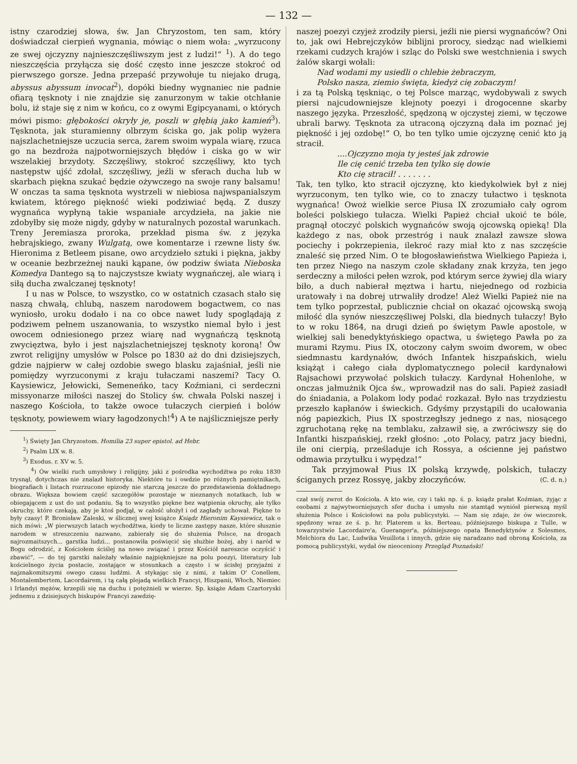— 132 —
istny czarodziej słowa, św. Jan Chryzostom, ten sam, który doświadczał cierpień wygnania, mówiąc o niem woła: „wyrzucony ze swej ojczyzny najnieszczęśliwszym jest z ludzi!“ <sup>1</sup>). A do tego nieszczęścia przyłącza się dość często inne jeszcze stokroć od pierwszego gorsze. Jedna przepaść przywołuje tu niejako drugą, abyssus abyssum invocat<sup>2</sup>), dopóki biedny wygnaniec nie padnie ofiarą tęsknoty i nie znajdzie się zanurzonym w takie otchłanie bolu, iż staje się z nim w końcu, co z owymi Egipcyanami, o których mówi pismo: głębokości okryły je, poszli w głębią jako kamień<sup>3</sup>). Tęsknota, jak sturamienny olbrzym ściska go, jak polip wyżera najszlachetniejsze uczucia serca, żarem swoim wypala wiarę, rzuca go na bezdroża najpotworniejszych błędów i ciska go w wir wszelakiej brzydoty. Szczęśliwy, stokroć szczęśliwy, kto tych następstw ujść zdołał, szczęśliwy, jeźli w sferach ducha lub w skarbach piękna szukać będzie ożywczego na swoje rany balsamu! W onczas ta sama tęsknota wystrzeli w niebiosa najwspanialszym kwiatem, którego piękność wieki podziwiać będą. Z duszy wygnańca wypłyną takie wspaniałe arcydzieła, na jakie nie zdobyłby się może nigdy, gdyby w naturalnych pozostał warunkach. Treny Jeremiasza proroka, przekład pisma św. z języka hebrajskiego, zwany Wulgatą, owe komentarze i rzewne listy św. Hieronima z Betleem pisane, owo arcydzieło sztuki i piękna, jakby w oceanie bezbrzeżnej nauki kąpane, ów podziw świata Nieboska Komedya Dantego są to najczystsze kwiaty wygnańczej, ale wiarą i siłą ducha zwalczanej tęsknoty!
I u nas w Polsce, to wszystko, co w ostatnich czasach stało się naszą chwałą, chlubą, naszem narodowem bogactwem, co nas wyniosło, uroku dodało i na co obce nawet ludy spoglądają z podziwem pełnem uszanowania, to wszystko niemal było i jest owocem odniesionego przez wiarę nad wygnańczą tęsknotą zwycięztwa, było i jest najszlachetniejszej tęsknoty koroną! Ów zwrot religijny umysłów w Polsce po 1830 aż do dni dzisiejszych, gdzie najpierw w całej ozdobie swego blasku zajaśniał, jeśli nie pomiędzy wyrzuconymi z kraju tułaczami naszemi? Tacy O. Kaysiewicz, Jełowicki, Semeneńko, tacy Koźmiani, ci serdeczni missyonarze miłości naszej do Stolicy św. chwała Polski naszej i naszego Kościoła, to także owoce tułaczych cierpień i bolów tęsknoty, powiewem wiary łagodzonych!<sup>4</sup>) A te najśliczniejsze perły
<sup>1</sup>) Święty Jan Chryzostom. Homilia 23 super epistol. ad Hebr.
<sup>2</sup>) Psalm LIX w. 8.
<sup>3</sup>) Exodus. r. XV w. 5.
<sup>4</sup>) Ów wielki ruch umysłowy i religijny, jaki z pośrodka wychodźtwa po roku 1830 trysnął, dotychczas nie znalazł historyka. Niektóre tu i owdzie po różnych pamiętnikach, biografiach i listach rozrzucone epizody nie starczą jeszcze do przedstawienia dokładnego obrazu. Większa bowiem część szczegółów pozostaje w nieznanych notatkach, lub w obiegającem z ust do ust podaniu. Są to wszystko piękne bez wątpienia okruchy, ale tylko okruchy, które czekają, aby je ktoś podjął, w całość ułożył i od zagłady uchował. Piękne to były czasy! P. Bronisław Zaleski, w ślicznej swej książce Ksiądz Hieronim Kaysiewicz, tak o nich mówi: „W pierwszych latach wychodźtwa, kiedy te liczne zastępy nasze, które słusznie narodem w streszczeniu nazwano, zabierały się do służenia Polsce, na drogach najrozmaitszych... garstka ludzi... postanowiła poświęcić się służbie bożej, aby i naród w Bogu odrodzić, z Kościołem ściślej na nowo związać i przez Kościół nareszcie oczyścić i zbawić“, — do tej garstki należały właśnie najpiękniejsze na polu poezyi, literatury lub kościelnego życia postacie, zostające w stosunkach a często i w ścisłej przyjaźni z najznakomitszymi owego czasu ludźmi. A stykając się z nimi, z takim O' Conellem, Montalembertem, Lacordairem, i tą całą plejadą wielkich Francyi, Hiszpanii, Włoch, Niemiec i Irlandyi mężów, krzepili się na duchu i potężnieli w wierze. Sp. książe Adam Czartoryski jednemu z dzisiejszych biskupów Francyi zawdzię-
naszej poezyi czyjeż zrodziły piersi, jeźli nie piersi wygnańców? Oni to, jak owi Hebrejczyków biblijni prorocy, siedząc nad wielkiemi rzekami cudzych krajów i szląc do Polski swe westchnienia i swych żalów skargi wołali:
Nad wodami my usiedli o chlebie żebraczym,
Polsko nasza, ziemio święta, kiedyż cię zobaczym!
i za tą Polską tęskniąc, o tej Polsce marząc, wydobywali z swych piersi najcudowniejsze klejnoty poezyi i drogocenne skarby naszego języka. Przeszłość, spędzoną w ojczystej ziemi, w tęczowe ubrali barwy. Tęsknota za utraconą ojczyzną dała im poznać jej piękność i jej ozdobę!“ O, bo ten tylko umie ojczyznę cenić kto ją stracił.
....Ojczyzno moja ty jesteś jak zdrowie
Ile cię cenić trzeba ten tylko się dowie
Kto cię stracił! . . . . . . .
Tak, ten tylko, kto stracił ojczyznę, kto kiedykolwiek był z niej wyrzuconym, ten tylko wie, co to znaczy tułactwo i tęsknota wygnańca! Owoż wielkie serce Piusa IX zrozumiało cały ogrom boleści polskiego tułacza. Wielki Papież chciał ukoić te bóle, pragnął otoczyć polskich wygnańców swoją ojcowską opieką! Dla każdego z nas, obok przestróg i nauk znalazł zawsze słowa pociechy i pokrzepienia, ilekroć razy miał kto z nas szczęście znaleść się przed Nim. O te błogosławieństwa Wielkiego Papieża i, ten przez Niego na naszym czole składany znak krzyża, ten jego serdeczny a miłości pełen wzrok, pod którym serce żywiej dla wiary biło, a duch nabierał męztwa i hartu, niejednego od rozbicia uratowały i na dobrej utrwaliły drodze! Ależ Wielki Papież nie na tem tylko poprzestał, publicznie chciał on okazać ojcowską swoją miłość dla synów nieszczęśliwej Polski, dla biednych tułaczy! Było to w roku 1864, na drugi dzień po świętym Pawle apostole, w wielkiej sali benedyktyńskiego opactwa, u świętego Pawła po za murami Rzymu. Pius IX, otoczony całym swoim dworem, w obec siedmnastu kardynałów, dwóch Infantek hiszpańskich, wielu książąt i całego ciała dyplomatycznego polecił kardynałowi Rajsachowi przywołać polskich tułaczy. Kardynał Hohenlohe, w onczas jałmużnik Ojca św., wprowadził nas do sali. Papież zasiadł do śniadania, a Polakom lody podać rozkazał. Było nas trzydziestu przeszło kapłanów i świeckich. Gdyśmy przystąpili do ucałowania nóg papiezkich, Pius IX spostrzegłszy jednego z nas, niosącego zgruchotaną rękę na temblaku, załzawił się, a zwróciwszy się do Infantki hiszpańskiej, rzekł głośno: „oto Polacy, patrz jacy biedni, ile oni cierpią, prześladuje ich Rossya, a ościenne jej państwo odmawia przytułku i wypędza!“
Tak przyjmował Pius IX polską krzywdę, polskich, tułaczy ściganych przez Rossyę, jakby złoczyńców. (C. d. n.)
czał swój zwrot do Kościoła. A kto wie, czy i taki np. ś. p. ksiądz prałat Koźmian, żyjąc z osobami z najwytworniejszych sfer ducha i umysłu nie stamtąd wyniósł pierwszą myśl służenia Polsce i Kościołowi na polu publicystyki. — Nam się zdaje, że ów wieczorek, spędzony wraz ze ś. p. hr. Platerem u ks. Berteau, późniejszego biskupa z Tulle, w towarzystwie Lacordaire'a, Gueranger'a, późniejszego opata Benedyktynów z Solesmes, Melchiora du Lac, Ludwika Veuillota i innych, gdzie się naradzano nad obroną Kościoła, za pomocą publicystyki, wydał ów nieoceniony Przegląd Poznański!